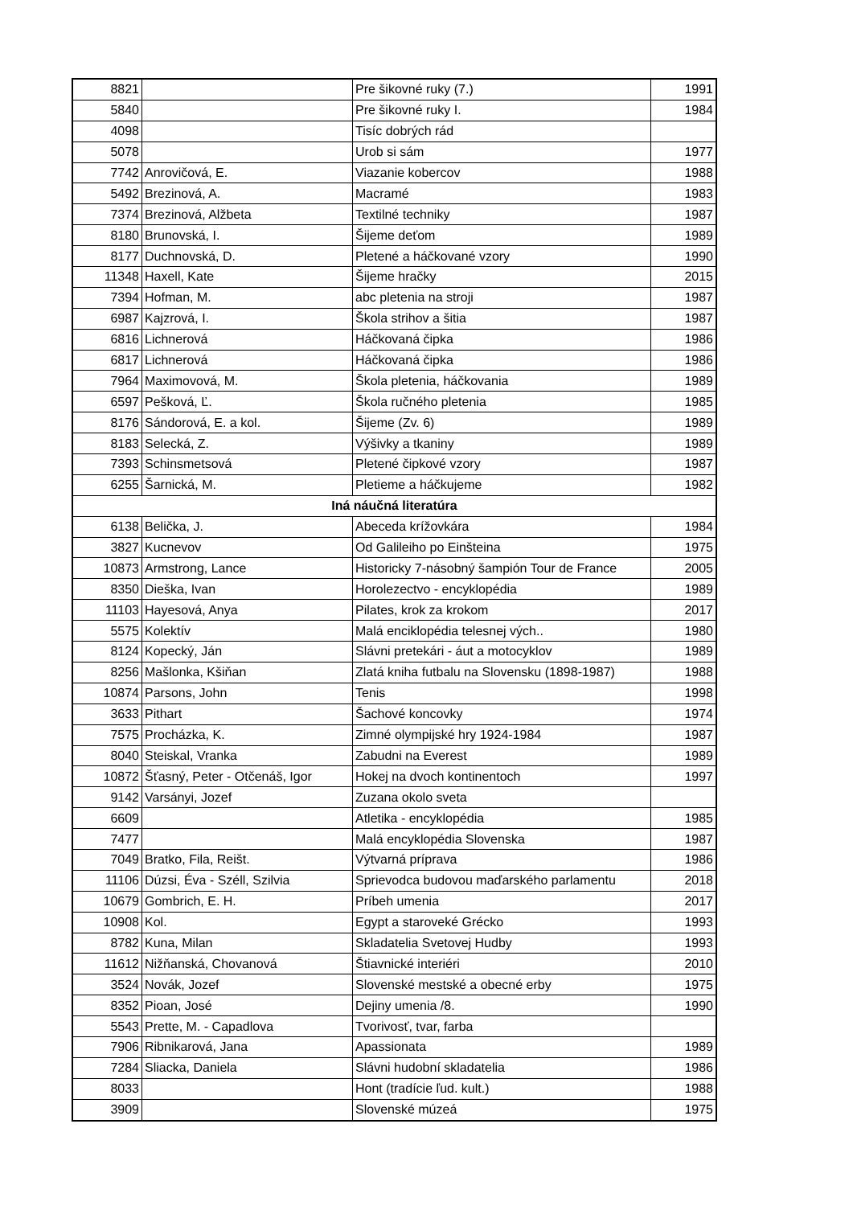| 8821 | | Pre šikovné ruky (7.) | 1991 |
| 5840 | | Pre šikovné ruky I. | 1984 |
| 4098 | | Tisíc dobrých rád | |
| 5078 | | Urob si sám | 1977 |
| 7742 | Anrovičová, E. | Viazanie kobercov | 1988 |
| 5492 | Brezinová, A. | Macramé | 1983 |
| 7374 | Brezinová, Alžbeta | Textilné techniky | 1987 |
| 8180 | Brunovská, I. | Šijeme deťom | 1989 |
| 8177 | Duchnovská, D. | Pletené a háčkované vzory | 1990 |
| 11348 | Haxell, Kate | Šijeme hračky | 2015 |
| 7394 | Hofman, M. | abc pletenia na stroji | 1987 |
| 6987 | Kajzrová, I. | Škola strihov a šitia | 1987 |
| 6816 | Lichnerová | Háčkovaná čipka | 1986 |
| 6817 | Lichnerová | Háčkovaná čipka | 1986 |
| 7964 | Maximovová, M. | Škola pletenia, háčkovania | 1989 |
| 6597 | Pešková, Ľ. | Škola ručného pletenia | 1985 |
| 8176 | Sándorová, E. a kol. | Šijeme (Zv. 6) | 1989 |
| 8183 | Selecká, Z. | Výšivky a tkaniny | 1989 |
| 7393 | Schinsmetsová | Pletené čipkové vzory | 1987 |
| 6255 | Šarnická, M. | Pletieme a háčkujeme | 1982 |
| Iná náučná literatúra | | | |
| 6138 | Belička, J. | Abeceda krížovkára | 1984 |
| 3827 | Kucnevov | Od Galileiho po Einšteina | 1975 |
| 10873 | Armstrong, Lance | Historicky 7-násobný šampión Tour de France | 2005 |
| 8350 | Dieška, Ivan | Horolezectvo - encyklopédia | 1989 |
| 11103 | Hayesová, Anya | Pilates, krok za krokom | 2017 |
| 5575 | Kolektív | Malá enciklopédia telesnej vých.. | 1980 |
| 8124 | Kopecký, Ján | Slávni pretekári - áut a motocyklov | 1989 |
| 8256 | Mašlonka, Kšiňan | Zlatá kniha futbalu na Slovensku (1898-1987) | 1988 |
| 10874 | Parsons, John | Tenis | 1998 |
| 3633 | Pithart | Šachové koncovky | 1974 |
| 7575 | Procházka, K. | Zimné olympijské hry 1924-1984 | 1987 |
| 8040 | Steiskal, Vranka | Zabudni na Everest | 1989 |
| 10872 | Šťasný, Peter - Otčenáš, Igor | Hokej na dvoch kontinentoch | 1997 |
| 9142 | Varsányi, Jozef | Zuzana okolo sveta | |
| 6609 | | Atletika - encyklopédia | 1985 |
| 7477 | | Malá encyklopédia Slovenska | 1987 |
| 7049 | Bratko, Fila, Reišt. | Výtvarná príprava | 1986 |
| 11106 | Dúzsi, Éva - Széll, Szilvia | Sprievodca budovou maďarského parlamentu | 2018 |
| 10679 | Gombrich, E. H. | Príbeh umenia | 2017 |
| 10908 | Kol. | Egypt a staroveké Grécko | 1993 |
| 8782 | Kuna, Milan | Skladatelia Svetovej Hudby | 1993 |
| 11612 | Nižňanská, Chovanová | Štiavnické interiéri | 2010 |
| 3524 | Novák, Jozef | Slovenské mestské a obecné erby | 1975 |
| 8352 | Pioan, José | Dejiny umenia /8. | 1990 |
| 5543 | Prette, M. - Capadlova | Tvorivosť, tvar, farba | |
| 7906 | Ribnikarová, Jana | Apassionata | 1989 |
| 7284 | Sliacka, Daniela | Slávni hudobní skladatelia | 1986 |
| 8033 | | Hont (tradície ľud. kult.) | 1988 |
| 3909 | | Slovenské múzeá | 1975 |